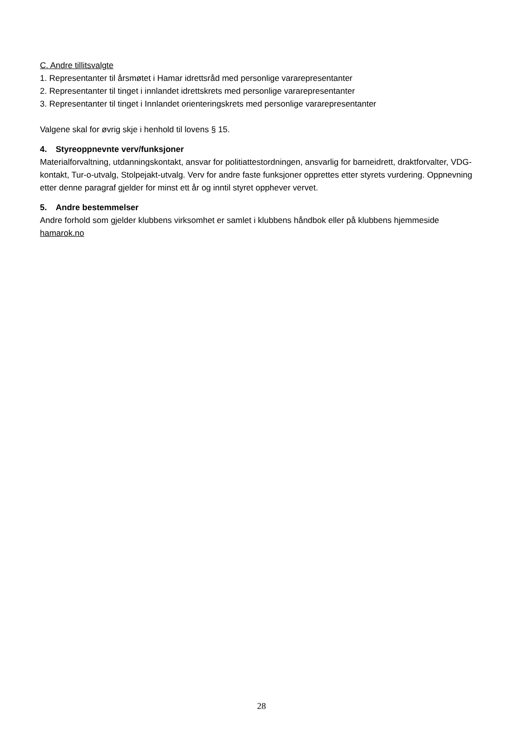C. Andre tillitsvalgte
1. Representanter til årsmøtet i Hamar idrettsråd med personlige vararepresentanter
2. Representanter til tinget i innlandet idrettskrets med personlige vararepresentanter
3. Representanter til tinget i Innlandet orienteringskrets med personlige vararepresentanter
Valgene skal for øvrig skje i henhold til lovens § 15.
4. Styreoppnevnte verv/funksjoner
Materialforvaltning, utdanningskontakt, ansvar for politiattestordningen, ansvarlig for barneidrett, draktforvalter, VDG-kontakt, Tur-o-utvalg, Stolpejakt-utvalg. Verv for andre faste funksjoner opprettes etter styrets vurdering. Oppnevning etter denne paragraf gjelder for minst ett år og inntil styret opphever vervet.
5. Andre bestemmelser
Andre forhold som gjelder klubbens virksomhet er samlet i klubbens håndbok eller på klubbens hjemmeside hamarok.no
28